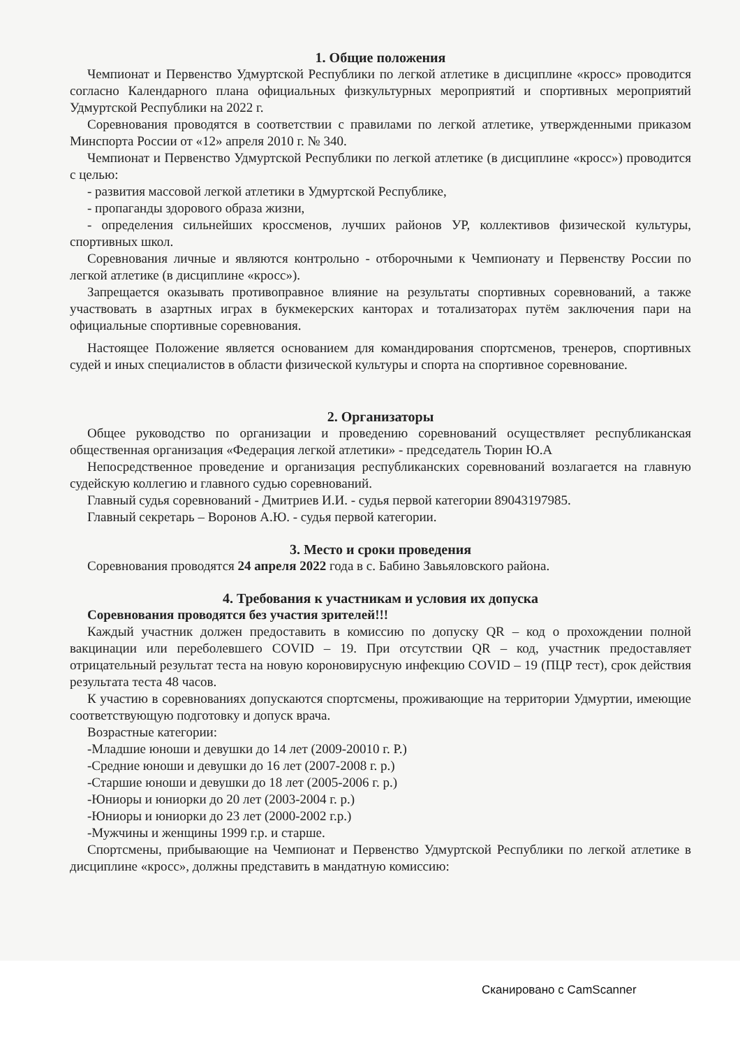1. Общие положения
Чемпионат и Первенство Удмуртской Республики по легкой атлетике в дисциплине «кросс» проводится согласно Календарного плана официальных физкультурных мероприятий и спортивных мероприятий Удмуртской Республики на 2022 г.
Соревнования проводятся в соответствии с правилами по легкой атлетике, утвержденными приказом Минспорта России от «12» апреля 2010 г. № 340.
Чемпионат и Первенство Удмуртской Республики по легкой атлетике (в дисциплине «кросс») проводится с целью:
- развития массовой легкой атлетики в Удмуртской Республике,
- пропаганды здорового образа жизни,
- определения сильнейших кроссменов, лучших районов УР, коллективов физической культуры, спортивных школ.
Соревнования личные и являются контрольно - отборочными к Чемпионату и Первенству России по легкой атлетике (в дисциплине «кросс»).
Запрещается оказывать противоправное влияние на результаты спортивных соревнований, а также участвовать в азартных играх в букмекерских канторах и тотализаторах путём заключения пари на официальные спортивные соревнования.
Настоящее Положение является основанием для командирования спортсменов, тренеров, спортивных судей и иных специалистов в области физической культуры и спорта на спортивное соревнование.
2. Организаторы
Общее руководство по организации и проведению соревнований осуществляет республиканская общественная организация «Федерация легкой атлетики» - председатель Тюрин Ю.А
Непосредственное проведение и организация республиканских соревнований возлагается на главную судейскую коллегию и главного судью соревнований.
Главный судья соревнований - Дмитриев И.И. - судья первой категории 89043197985.
Главный секретарь – Воронов А.Ю. - судья первой категории.
3. Место и сроки проведения
Соревнования проводятся 24 апреля 2022 года в с. Бабино Завьяловского района.
4. Требования к участникам и условия их допуска
Соревнования проводятся без участия зрителей!!!
Каждый участник должен предоставить в комиссию по допуску QR – код о прохождении полной вакцинации или переболевшего COVID – 19. При отсутствии QR – код, участник предоставляет отрицательный результат теста на новую короновирусную инфекцию COVID – 19 (ПЦР тест), срок действия результата теста 48 часов.
К участию в соревнованиях допускаются спортсмены, проживающие на территории Удмуртии, имеющие соответствующую подготовку и допуск врача.
Возрастные категории:
-Младшие юноши и девушки до 14 лет (2009-20010 г. Р.)
-Средние юноши и девушки до 16 лет (2007-2008 г. р.)
-Старшие юноши и девушки до 18 лет (2005-2006 г. р.)
-Юниоры и юниорки до 20 лет (2003-2004 г. р.)
-Юниоры и юниорки до 23 лет (2000-2002 г.р.)
-Мужчины и женщины 1999 г.р. и старше.
Спортсмены, прибывающие на Чемпионат и Первенство Удмуртской Республики по легкой атлетике в дисциплине «кросс», должны представить в мандатную комиссию:
Сканировано с CamScanner